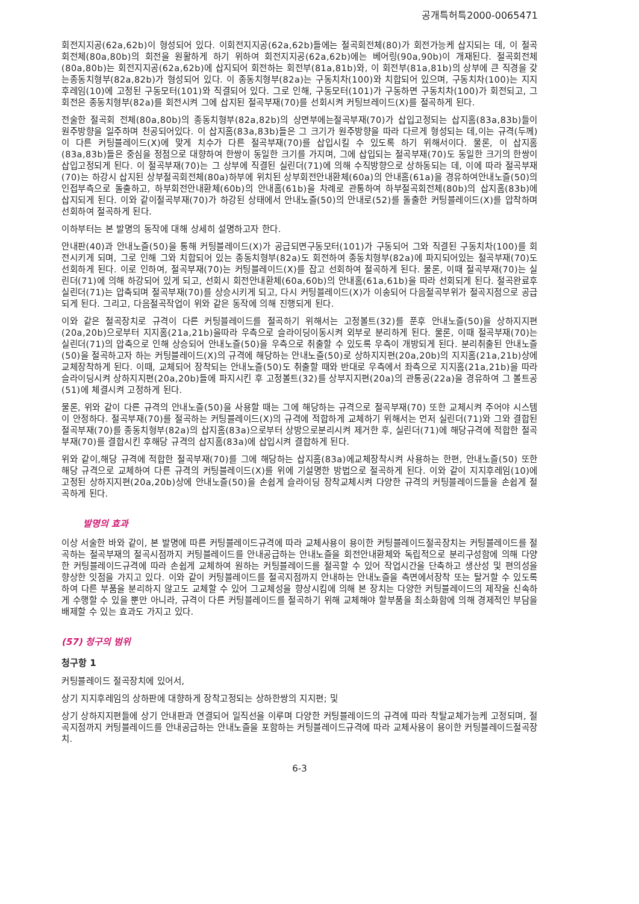공개특허특2000-0065471
회전지지공(62a,62b)이 형성되어 있다. 이회전지지공(62a,62b)들에는 절곡회전체(80)가 회전가능케 삽지되는 데, 이 절곡회전체(80a,80b)의 회전을 원활하게 하기 위하여 회전지지공(62a,62b)에는 베어링(90a,90b)이 개재된다. 절곡회전체(80a,80b)는 회전지지공(62a,62b)에 삽지되어 회전하는 회전부(81a,81b)와, 이 회전부(81a,81b)의 상부에 큰 직경을 갖는종동치형부(82a,82b)가 형성되어 있다. 이 종동치형부(82a)는 구동치차(100)와 치합되어 있으며, 구동치차(100)는 지지후레임(10)에 고정된 구동모터(101)와 직결되어 있다. 그로 인해, 구동모터(101)가 구동하면 구동치차(100)가 회전되고, 그 회전은 종동치형부(82a)를 회전시켜 그에 삽지된 절곡부재(70)를 선회시켜 커팅브레이드(X)를 절곡하게 된다.
전술한 절곡회 전체(80a,80b)의 종동치형부(82a,82b)의 상면부에는절곡부재(70)가 삽입고정되는 삽지홈(83a,83b)들이 원주방향을 일주하며 천공되어있다. 이 삽지홈(83a,83b)들은 그 크기가 원주방향을 따라 다르게 형성되는 데,이는 규격(두께)이 다른 커팅블레이드(X)에 맞게 치수가 다른 절곡부재(70)를 삽입시킬 수 있도록 하기 위해서이다. 물론, 이 삽지홈(83a,83b)들은 중심을 정점으로 대향하여 한쌍이 동일한 크기를 가지며, 그에 삽입되는 절곡부재(70)도 동일한 크기의 한쌍이 삽입고정되게 된다. 이 절곡부재(70)는 그 상부에 직결된 실린더(71)에 의해 수직방향으로 상하동되는 데, 이에 따라 절곡부재(70)는 하강시 삽지된 상부절곡회전체(80a)하부에 위치된 상부회전안내환체(60a)의 안내홈(61a)을 경유하여안내노즐(50)의 인접부측으로 돌출하고, 하부회전안내환체(60b)의 안내홈(61b)을 차례로 관통하여 하부절곡회전체(80b)의 삽지홈(83b)에 삽지되게 된다. 이와 같이절곡부재(70)가 하강된 상태에서 안내노즐(50)의 안내로(52)를 돌출한 커팅블레이드(X)를 압착하며 선회하여 절곡하게 된다.
이하부터는 본 발명의 동작에 대해 상세히 설명하고자 한다.
안내판(40)과 안내노즐(50)을 통해 커팅블레이드(X)가 공급되면구동모터(101)가 구동되어 그와 직결된 구동치차(100)를 회전시키게 되며, 그로 인해 그와 치합되어 있는 종동치형부(82a)도 회전하여 종동치형부(82a)에 파지되어있는 절곡부재(70)도 선회하게 된다. 이로 인하여, 절곡부재(70)는 커팅블레이드(X)를 잡고 선회하여 절곡하게 된다. 물론, 이때 절곡부재(70)는 실린더(71)에 의해 하강되어 있게 되고, 선회시 회전안내환체(60a,60b)의 안내홈(61a,61b)을 따라 선회되게 된다. 절곡완료후 실린더(71)는 압축되며 절곡부재(70)를 상승시키게 되고, 다시 커팅블레이드(X)가 이송되어 다음절곡부위가 절곡지점으로 공급되게 된다. 그리고, 다음절곡작업이 위와 같은 동작에 의해 진행되게 된다.
이와 같은 절곡장치로 규격이 다른 커팅블레이드를 절곡하기 위해서는 고정볼트(32)를 푼후 안내노즐(50)을 상하지지편(20a,20b)으로부터 지지홈(21a,21b)을따라 우측으로 슬라이딩이동시켜 외부로 분리하게 된다. 물론, 이때 절곡부재(70)는 실린더(71)의 압축으로 인해 상승되어 안내노즐(50)을 우측으로 취출할 수 있도록 우측이 개방되게 된다. 분리취출된 안내노즐(50)을 절곡하고자 하는 커팅블레이드(X)의 규격에 해당하는 안내노즐(50)로 상하지지편(20a,20b)의 지지홈(21a,21b)상에 교체장착하게 된다. 이때, 교체되어 장착되는 안내노즐(50)도 취출할 때와 반대로 우측에서 좌측으로 지지홈(21a,21b)을 따라 슬라이딩시켜 상하지지편(20a,20b)들에 파지시킨 후 고정볼트(32)를 상부지지편(20a)의 관통공(22a)을 경유하여 그 볼트공(51)에 체결시켜 고정하게 된다.
물론, 위와 같이 다른 규격의 안내노즐(50)을 사용할 때는 그에 해당하는 규격으로 절곡부재(70) 또한 교체시켜 주어야 시스템이 안정하다. 절곡부재(70)를 절곡하는 커팅블레이드(X)의 규격에 적합하게 교체하기 위해서는 먼저 실린더(71)와 그와 결합된 절곡부재(70)를 종동치형부(82a)의 삽지홈(83a)으로부터 상방으로분리시켜 제거한 후, 실린더(71)에 해당규격에 적합한 절곡부재(70)를 결합시킨 후해당 규격의 삽지홈(83a)에 삽입시켜 결합하게 된다.
위와 같이,해당 규격에 적합한 절곡부재(70)를 그에 해당하는 삽지홈(83a)에교체장착시켜 사용하는 한편, 안내노즐(50) 또한 해당 규격으로 교체하여 다른 규격의 커팅블레이드(X)를 위에 기설명한 방법으로 절곡하게 된다. 이와 같이 지지후레임(10)에 고정된 상하지지편(20a,20b)상에 안내노즐(50)을 손쉽게 슬라이딩 장착교체시켜 다양한 규격의 커팅블레이드들을 손쉽게 절곡하게 된다.
발명의 효과
이상 서술한 바와 같이, 본 발명에 따른 커팅블레이드규격에 따라 교체사용이 용이한 커팅블레이드절곡장치는 커팅블레이드를 절곡하는 절곡부재의 절곡시점까지 커팅블레이드를 안내공급하는 안내노즐을 회전안내환체와 독립적으로 분리구성함에 의해 다양한 커팅블레이드규격에 따라 손쉽게 교체하여 원하는 커팅블레이드를 절곡할 수 있어 작업시간을 단축하고 생산성 및 편의성을 향상한 잇점을 가지고 있다. 이와 같이 커팅블레이드를 절곡지점까지 안내하는 안내노즐을 측면에서장착 또는 탈거할 수 있도록 하여 다른 부품을 분리하지 않고도 교체할 수 있어 그교체성을 향상시킴에 의해 본 장치는 다양한 커팅블레이드의 제작을 신속하게 수행할 수 있을 뿐만 아니라, 규격이 다른 커팅블레이드를 절곡하기 위해 교체해야 할부품을 최소화함에 의해 경제적인 부담을 배제할 수 있는 효과도 가지고 있다.
(57) 청구의 범위
청구항 1
커팅블레이드 절곡장치에 있어서,
상기 지지후레임의 상하판에 대향하게 장착고정되는 상하한쌍의 지지편; 및
상기 상하지지편들에 상기 안내판과 연결되어 일직선을 이루며 다양한 커팅블레이드의 규격에 따라 착탈교체가능케 고정되며, 절곡지점까지 커팅블레이드를 안내공급하는 안내노즐을 포함하는 커팅블레이드규격에 따라 교체사용이 용이한 커팅블레이드절곡장치.
6-3